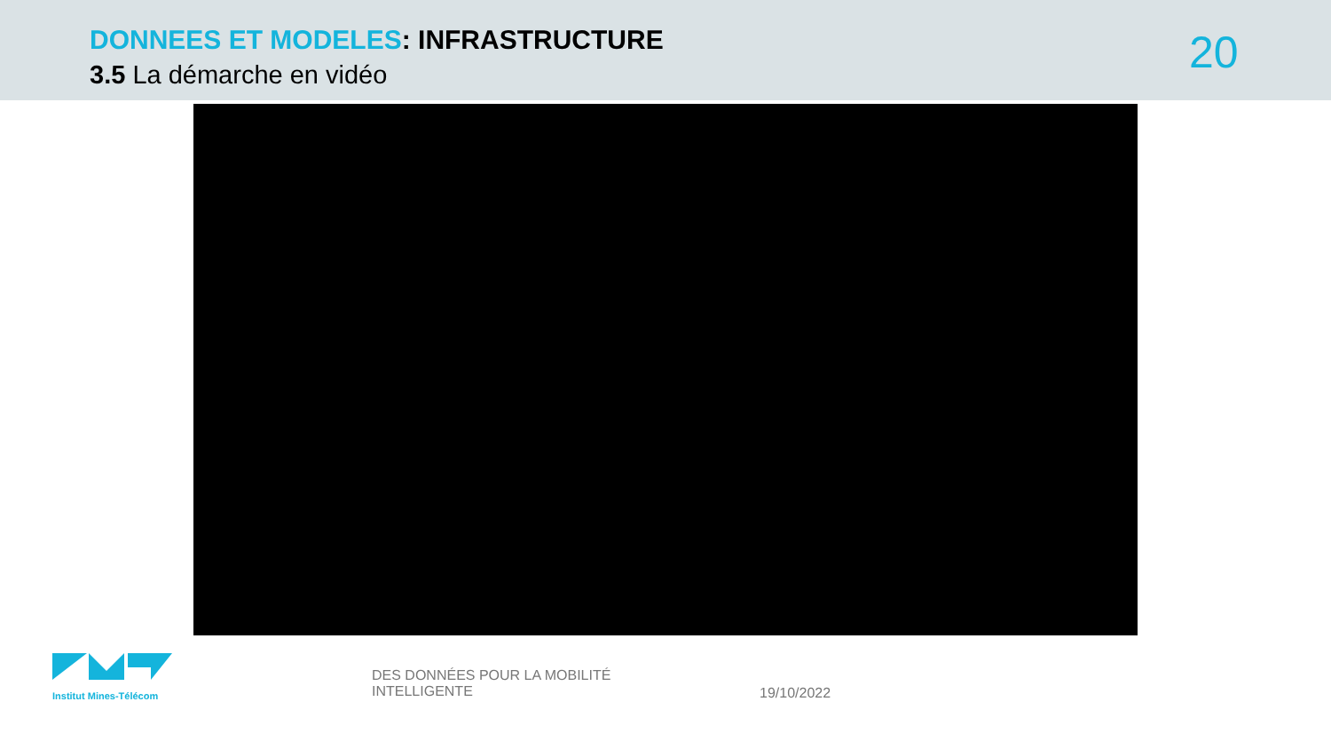DONNEES ET MODELES: INFRASTRUCTURE
3.5 La démarche en vidéo 20
Institut Mines-Télécom
DES DONNÉES POUR LA MOBILITÉ
INTELLIGENTE
19/10/2022